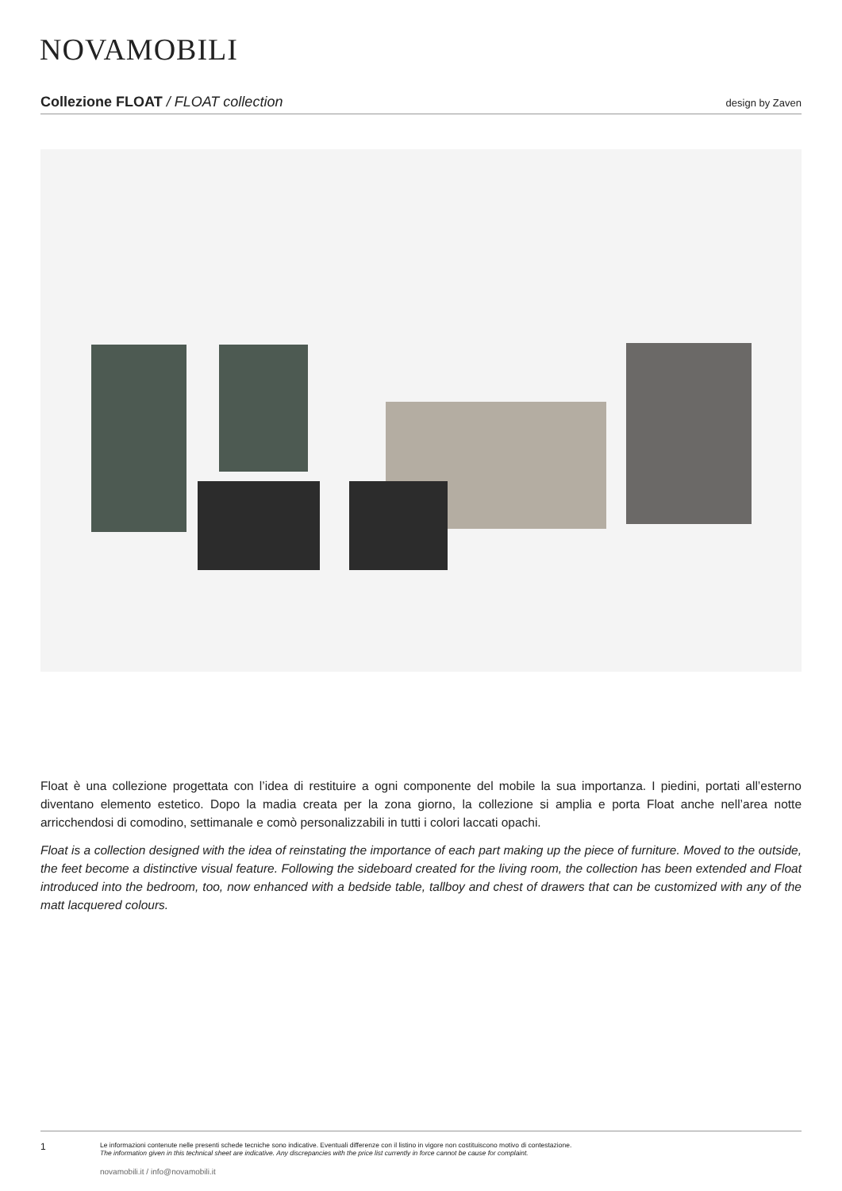NOVAMOBILI
Collezione FLOAT / FLOAT collection design by Zaven
Float è una collezione progettata con l’idea di restituire a ogni componente del mobile la sua importanza. I piedini, portati all’esterno diventano elemento estetico. Dopo la madia creata per la zona giorno, la collezione si amplia e porta Float anche nell’area notte arricchendosi di comodino, settimanale e comò personalizzabili in tutti i colori laccati opachi.
Float is a collection designed with the idea of reinstating the importance of each part making up the piece of furniture. Moved to the outside, the feet become a distinctive visual feature. Following the sideboard created for the living room, the collection has been extended and Float introduced into the bedroom, too, now enhanced with a bedside table, tallboy and chest of drawers that can be customized with any of the matt lacquered colours.
1
Le informazioni contenute nelle presenti schede tecniche sono indicative. Eventuali differenze con il listino in vigore non costituiscono motivo di contestazione.
The information given in this technical sheet are indicative. Any discrepancies with the price list currently in force cannot be cause for complaint.
novamobili.it / info@novamobili.it